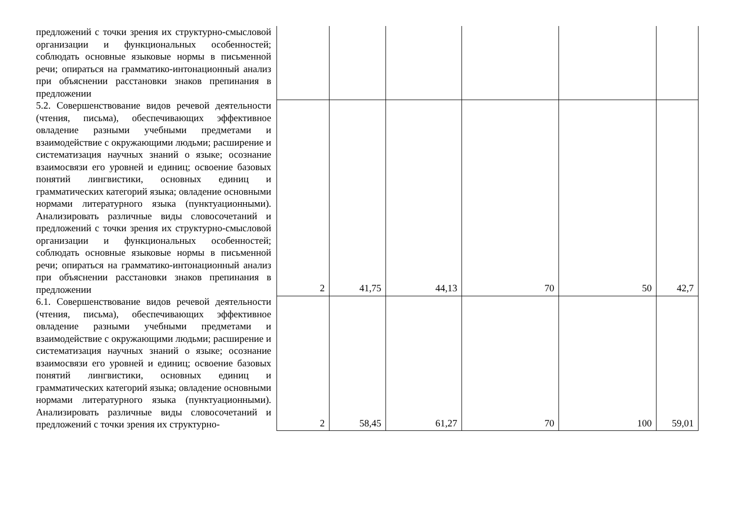| предложений с точки зрения их структурно-смысловой организации и функциональных особенностей; соблюдать основные языковые нормы в письменной речи; опираться на грамматико-интонационный анализ при объяснении расстановки знаков препинания в предложении | | | | | | |
| 5.2. Совершенствование видов речевой деятельности (чтения, письма), обеспечивающих эффективное овладение разными учебными предметами и взаимодействие с окружающими людьми; расширение и систематизация научных знаний о языке; осознание взаимосвязи его уровней и единиц; освоение базовых понятий лингвистики, основных единиц и грамматических категорий языка; овладение основными нормами литературного языка (пунктуационными). Анализировать различные виды словосочетаний и предложений с точки зрения их структурно-смысловой организации и функциональных особенностей; соблюдать основные языковые нормы в письменной речи; опираться на грамматико-интонационный анализ при объяснении расстановки знаков препинания в предложении | 2 | 41,75 | 44,13 | 70 | 50 | 42,7 |
| 6.1. Совершенствование видов речевой деятельности (чтения, письма), обеспечивающих эффективное овладение разными учебными предметами и взаимодействие с окружающими людьми; расширение и систематизация научных знаний о языке; осознание взаимосвязи его уровней и единиц; освоение базовых понятий лингвистики, основных единиц и грамматических категорий языка; овладение основными нормами литературного языка (пунктуационными). Анализировать различные виды словосочетаний и предложений с точки зрения их структурно- | 2 | 58,45 | 61,27 | 70 | 100 | 59,01 |